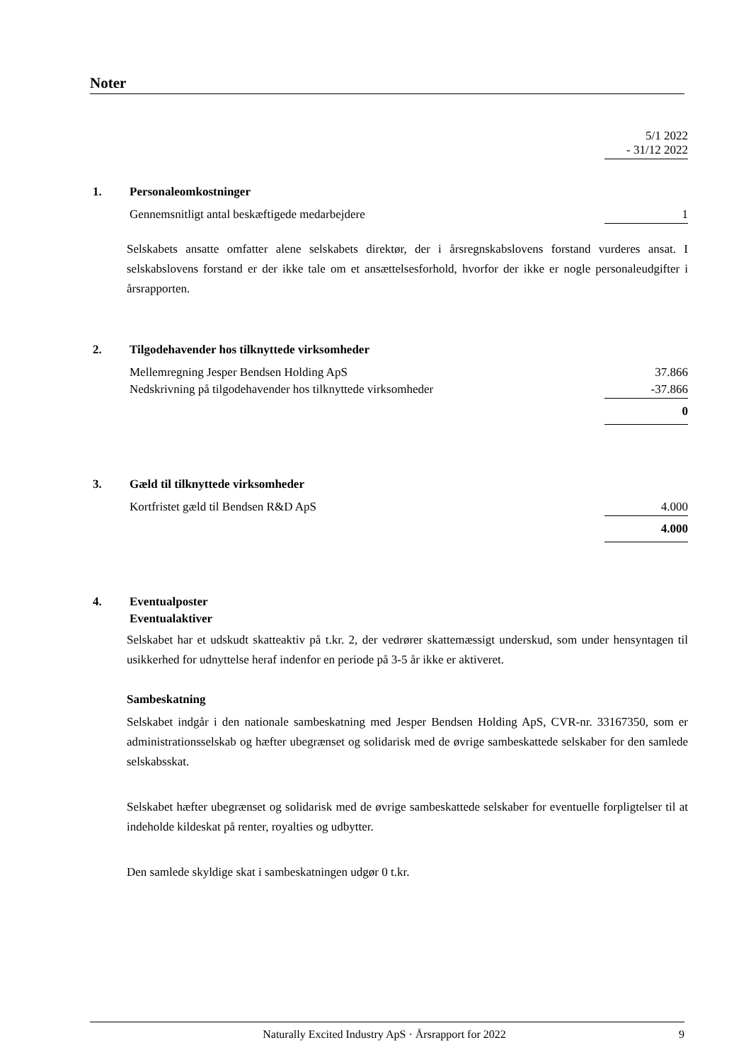Noter
| | | 5/1 2022 - 31/12 2022 |
| 1. | Personaleomkostninger | |
| | Gennemsnitligt antal beskæftigede medarbejdere | 1 |
Selskabets ansatte omfatter alene selskabets direktør, der i årsregnskabslovens forstand vurderes ansat. I selskabslovens forstand er der ikke tale om et ansættelsesforhold, hvorfor der ikke er nogle personaleudgifter i årsrapporten.
| 2. | Tilgodehavender hos tilknyttede virksomheder | |
| | Mellemregning Jesper Bendsen Holding ApS | 37.866 |
| | Nedskrivning på tilgodehavender hos tilknyttede virksomheder | -37.866 |
| | | 0 |
| 3. | Gæld til tilknyttede virksomheder | |
| | Kortfristet gæld til Bendsen R&D ApS | 4.000 |
| | | 4.000 |
| 4. | Eventualposter |
| | Eventualaktiver |
Selskabet har et udskudt skatteaktiv på t.kr. 2, der vedrører skattemæssigt underskud, som under hensyntagen til usikkerhed for udnyttelse heraf indenfor en periode på 3-5 år ikke er aktiveret.
Sambeskatning
Selskabet indgår i den nationale sambeskatning med Jesper Bendsen Holding ApS, CVR-nr. 33167350, som er administrationsselskab og hæfter ubegrænset og solidarisk med de øvrige sambeskattede selskaber for den samlede selskabsskat.
Selskabet hæfter ubegrænset og solidarisk med de øvrige sambeskattede selskaber for eventuelle forpligtelser til at indeholde kildeskat på renter, royalties og udbytter.
Den samlede skyldige skat i sambeskatningen udgør 0 t.kr.
Naturally Excited Industry ApS · Årsrapport for 2022 9